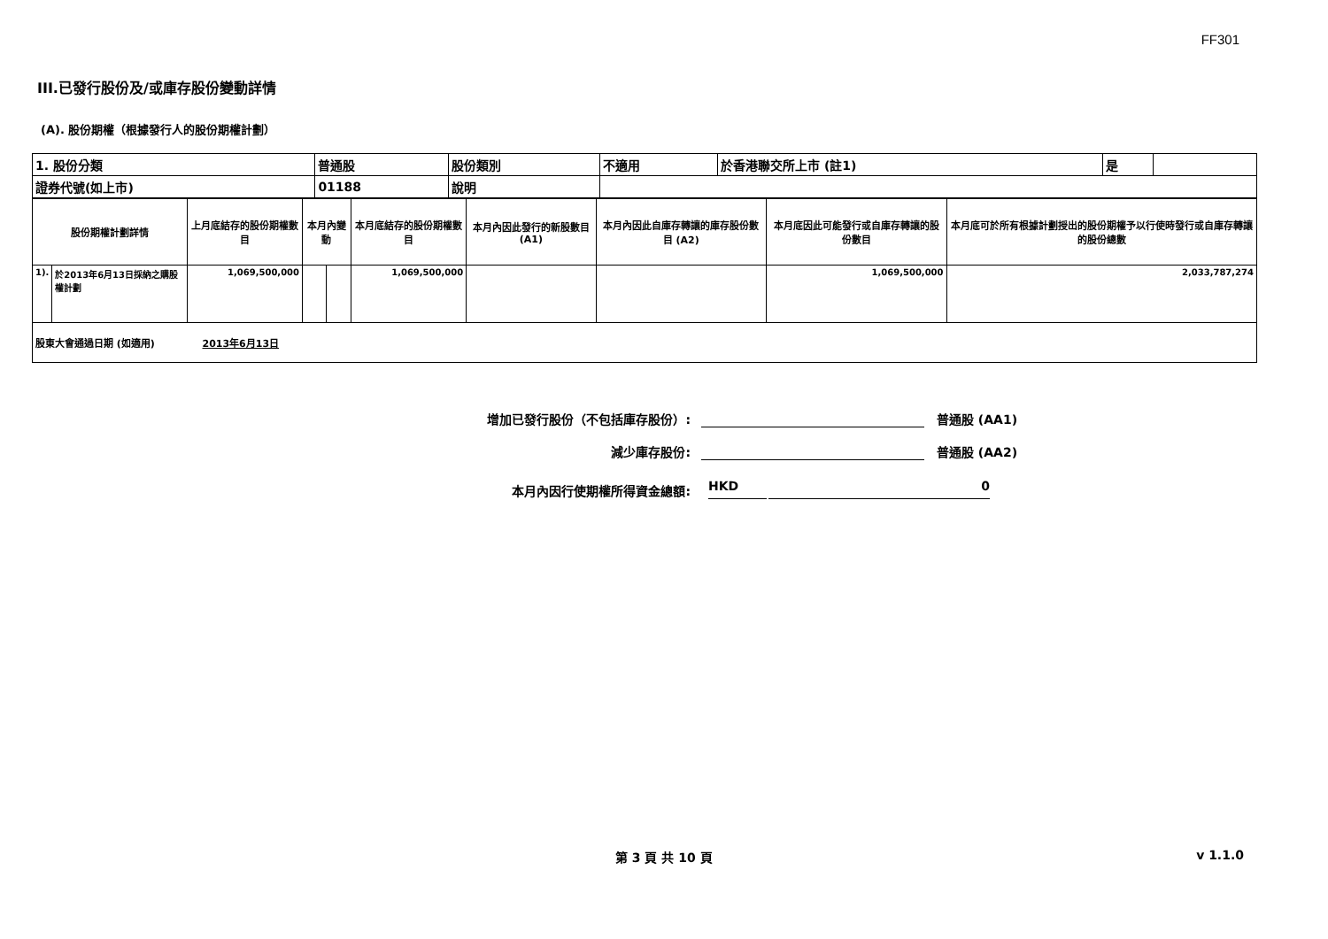FF301
III.已發行股份及/或庫存股份變動詳情
(A). 股份期權（根據發行人的股份期權計劃）
| 1. 股份分類 | 普通股 | 股份類別 | 不適用 | 於香港聯交所上市 (註1) | 是 | |
| 證券代號(如上市) | 01188 | 說明 | | | | |
| 股份期權計劃詳情 | | 上月底結存的股份期權數目 | 本月內變動 | | 本月底結存的股份期權數目 | 本月內因此發行的新股數目 (A1) | 本月內因此自庫存轉讓的庫存股份數目 (A2) | 本月底因此可能發行或自庫存轉讓的股份數目 | 本月底可於所有根據計劃授出的股份期權予以行使時發行或自庫存轉讓的股份總數 |
| --- | --- | --- | --- | --- | --- | --- | --- | --- | --- |
| 1). | 於2013年6月13日採納之購股權計劃 | 1,069,500,000 | | | 1,069,500,000 | | | 1,069,500,000 | 2,033,787,274 |
| 股東大會通過日期 (如適用) 2013年6月13日 | | | | | | | | | |
增加已發行股份（不包括庫存股份）:
普通股 (AA1)
減少庫存股份:
普通股 (AA2)
本月內因行使期權所得資金總額:
HKD
0
第 3 頁 共 10 頁 v 1.1.0